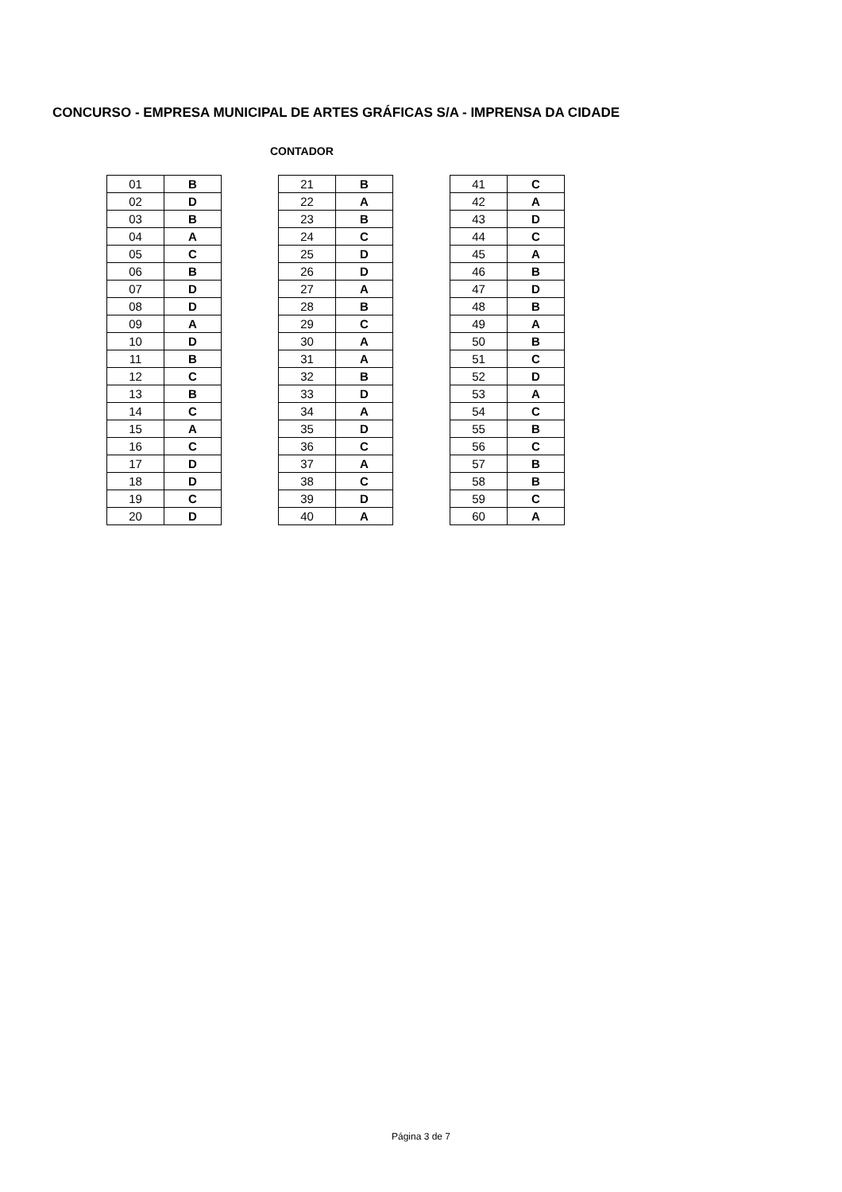CONCURSO - EMPRESA MUNICIPAL DE ARTES GRÁFICAS S/A - IMPRENSA DA CIDADE
CONTADOR
| 01 | B |
| 02 | D |
| 03 | B |
| 04 | A |
| 05 | C |
| 06 | B |
| 07 | D |
| 08 | D |
| 09 | A |
| 10 | D |
| 11 | B |
| 12 | C |
| 13 | B |
| 14 | C |
| 15 | A |
| 16 | C |
| 17 | D |
| 18 | D |
| 19 | C |
| 20 | D |
| 21 | B |
| 22 | A |
| 23 | B |
| 24 | C |
| 25 | D |
| 26 | D |
| 27 | A |
| 28 | B |
| 29 | C |
| 30 | A |
| 31 | A |
| 32 | B |
| 33 | D |
| 34 | A |
| 35 | D |
| 36 | C |
| 37 | A |
| 38 | C |
| 39 | D |
| 40 | A |
| 41 | C |
| 42 | A |
| 43 | D |
| 44 | C |
| 45 | A |
| 46 | B |
| 47 | D |
| 48 | B |
| 49 | A |
| 50 | B |
| 51 | C |
| 52 | D |
| 53 | A |
| 54 | C |
| 55 | B |
| 56 | C |
| 57 | B |
| 58 | B |
| 59 | C |
| 60 | A |
Página 3 de 7